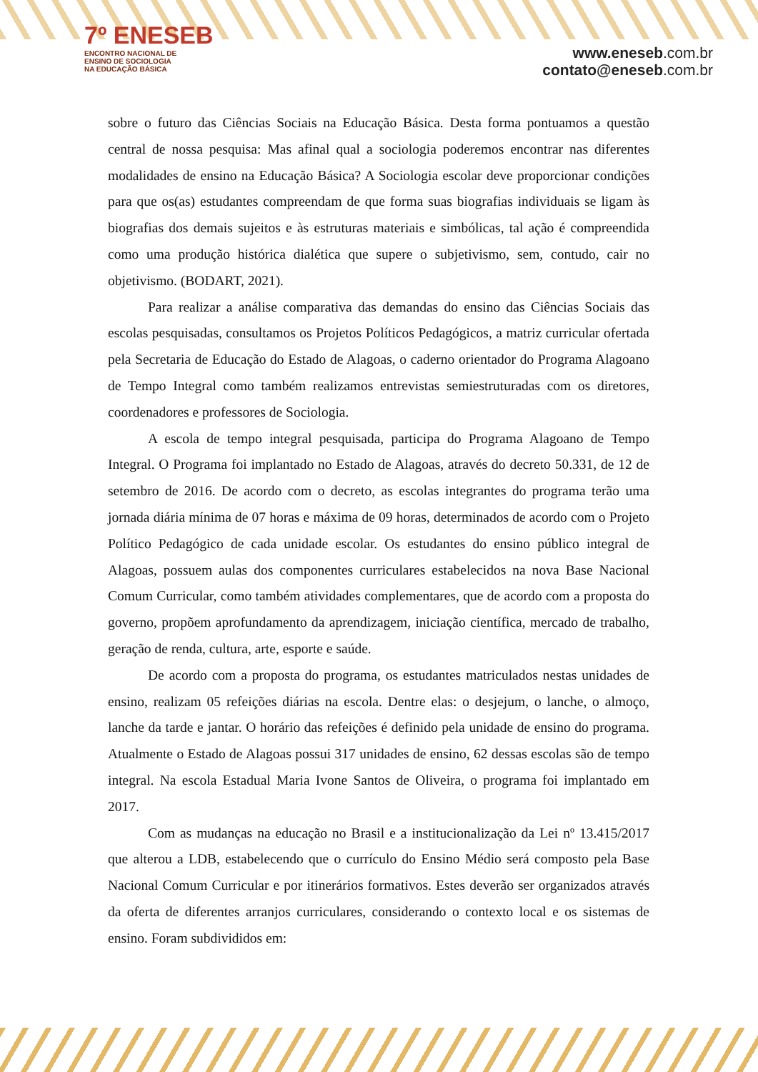7º ENESEB
ENCONTRO NACIONAL DE
ENSINO DE SOCIOLOGIA
NA EDUCAÇÃO BÁSICA
www.eneseb.com.br
contato@eneseb.com.br
sobre o futuro das Ciências Sociais na Educação Básica. Desta forma pontuamos a questão central de nossa pesquisa: Mas afinal qual a sociologia poderemos encontrar nas diferentes modalidades de ensino na Educação Básica? A Sociologia escolar deve proporcionar condições para que os(as) estudantes compreendam de que forma suas biografias individuais se ligam às biografias dos demais sujeitos e às estruturas materiais e simbólicas, tal ação é compreendida como uma produção histórica dialética que supere o subjetivismo, sem, contudo, cair no objetivismo. (BODART, 2021).
Para realizar a análise comparativa das demandas do ensino das Ciências Sociais das escolas pesquisadas, consultamos os Projetos Políticos Pedagógicos, a matriz curricular ofertada pela Secretaria de Educação do Estado de Alagoas, o caderno orientador do Programa Alagoano de Tempo Integral como também realizamos entrevistas semiestruturadas com os diretores, coordenadores e professores de Sociologia.
A escola de tempo integral pesquisada, participa do Programa Alagoano de Tempo Integral. O Programa foi implantado no Estado de Alagoas, através do decreto 50.331, de 12 de setembro de 2016. De acordo com o decreto, as escolas integrantes do programa terão uma jornada diária mínima de 07 horas e máxima de 09 horas, determinados de acordo com o Projeto Político Pedagógico de cada unidade escolar. Os estudantes do ensino público integral de Alagoas, possuem aulas dos componentes curriculares estabelecidos na nova Base Nacional Comum Curricular, como também atividades complementares, que de acordo com a proposta do governo, propõem aprofundamento da aprendizagem, iniciação científica, mercado de trabalho, geração de renda, cultura, arte, esporte e saúde.
De acordo com a proposta do programa, os estudantes matriculados nestas unidades de ensino, realizam 05 refeições diárias na escola. Dentre elas: o desjejum, o lanche, o almoço, lanche da tarde e jantar. O horário das refeições é definido pela unidade de ensino do programa. Atualmente o Estado de Alagoas possui 317 unidades de ensino, 62 dessas escolas são de tempo integral. Na escola Estadual Maria Ivone Santos de Oliveira, o programa foi implantado em 2017.
Com as mudanças na educação no Brasil e a institucionalização da Lei nº 13.415/2017 que alterou a LDB, estabelecendo que o currículo do Ensino Médio será composto pela Base Nacional Comum Curricular e por itinerários formativos. Estes deverão ser organizados através da oferta de diferentes arranjos curriculares, considerando o contexto local e os sistemas de ensino. Foram subdivididos em: